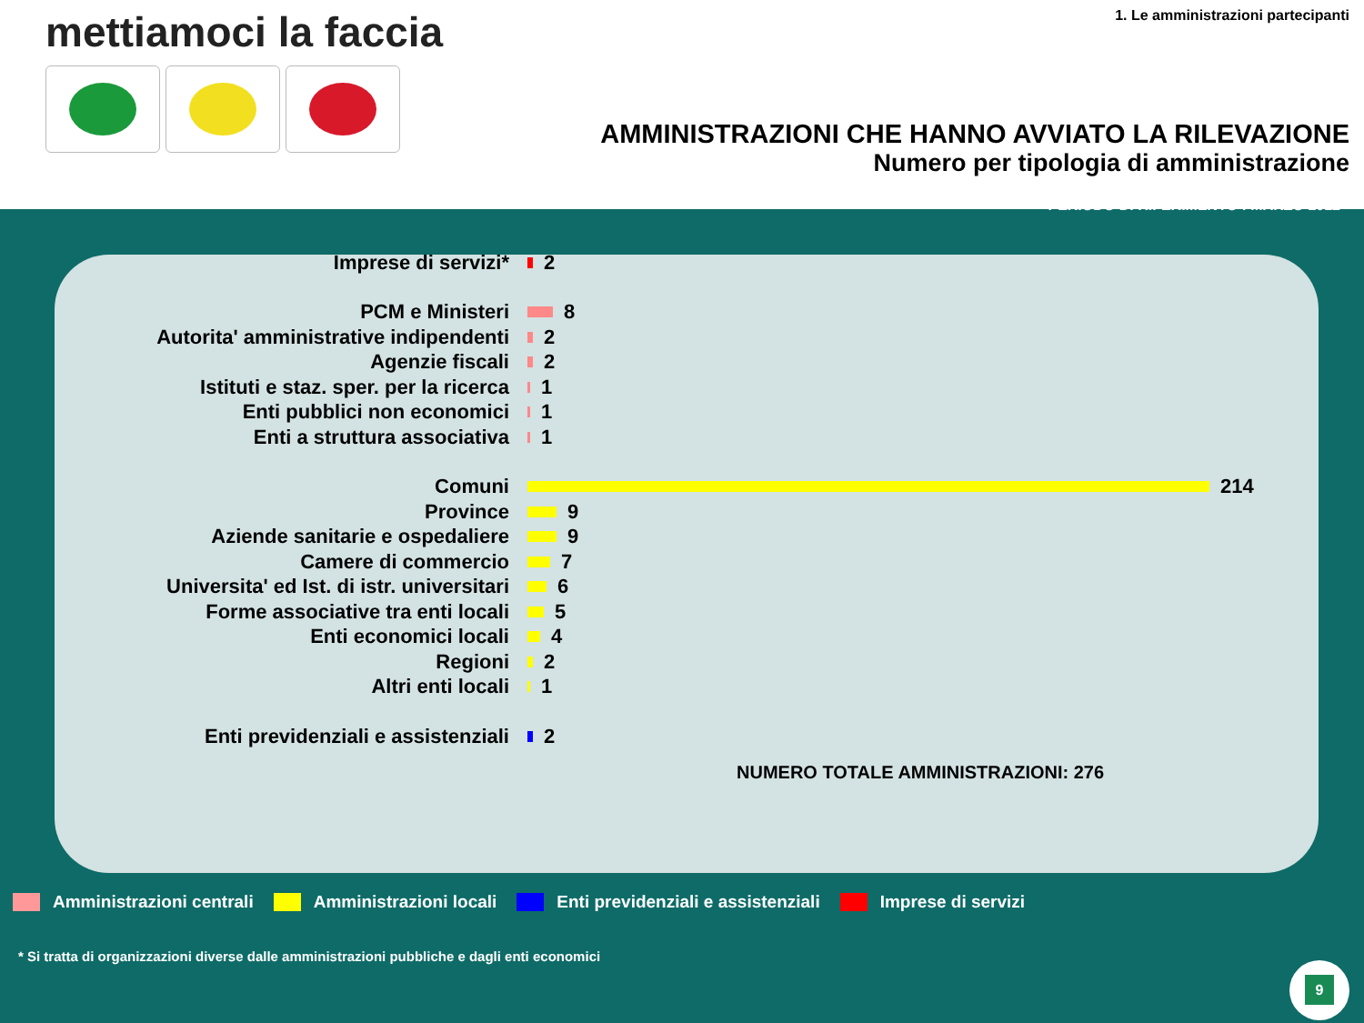mettiamoci la faccia
1. Le amministrazioni partecipanti
AMMINISTRAZIONI CHE HANNO AVVIATO LA RILEVAZIONE
Numero per tipologia di amministrazione
PERIODO DI RIFERIMENTO : MARZO 2012
Imprese di servizi* 2
PCM e Ministeri 8
Autorita' amministrative indipendenti 2
Agenzie fiscali 2
Istituti e staz. sper. per la ricerca 1
Enti pubblici non economici 1
Enti a struttura associativa 1
Comuni 214
Province 9
Aziende sanitarie e ospedaliere 9
Camere di commercio 7
Universita' ed Ist. di istr. universitari 6
Forme associative tra enti locali 5
Enti economici locali 4
Regioni 2
Altri enti locali 1
Enti previdenziali e assistenziali 2
NUMERO TOTALE AMMINISTRAZIONI: 276
Amministrazioni centrali Amministrazioni locali Enti previdenziali e assistenziali Imprese di servizi
* Si tratta di organizzazioni diverse dalle amministrazioni pubbliche e dagli enti economici
9